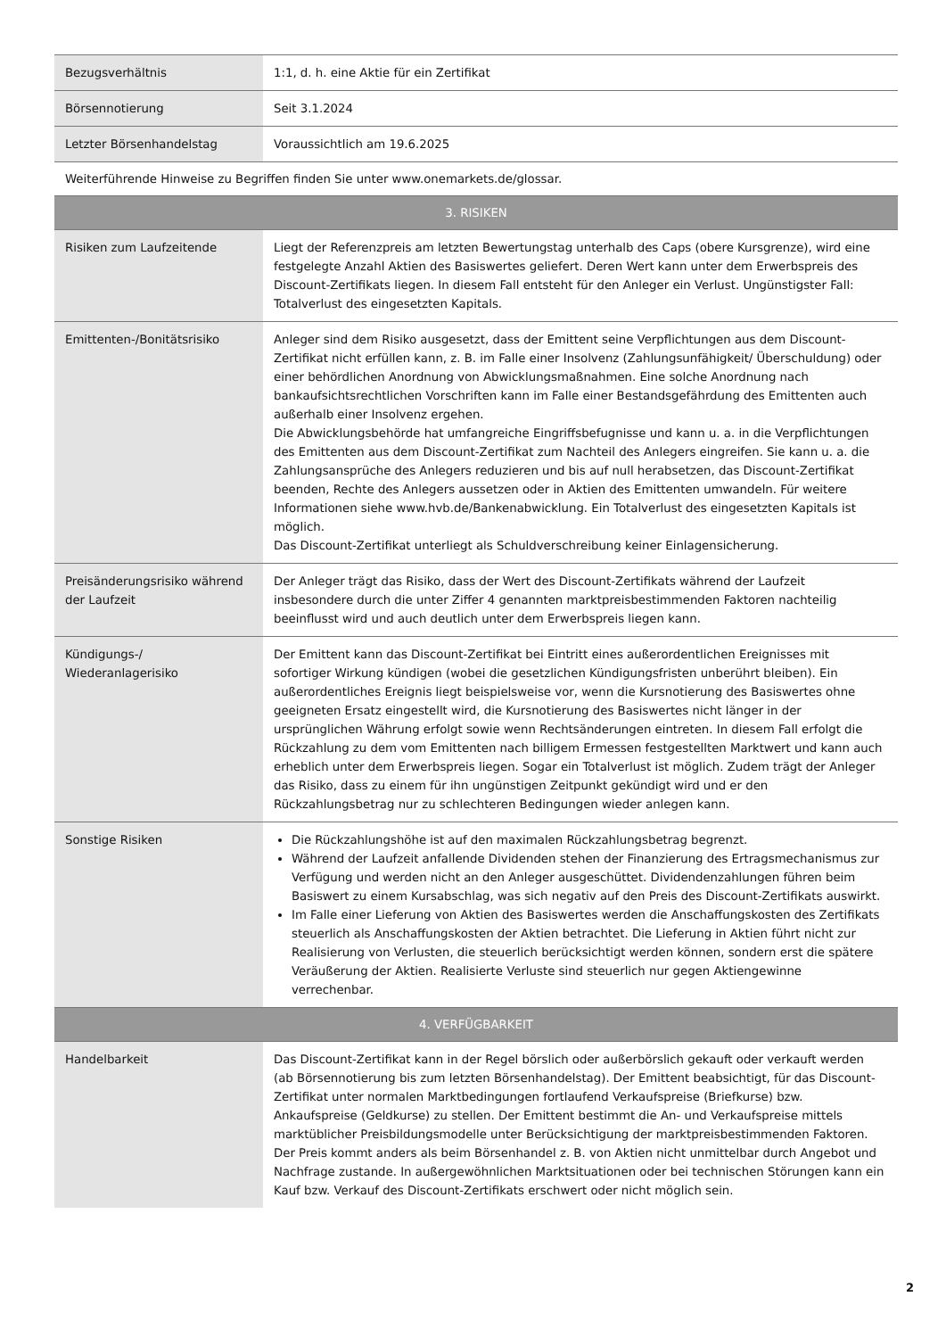| Bezugsverhältnis | 1:1, d. h. eine Aktie für ein Zertifikat |
| Börsennotierung | Seit 3.1.2024 |
| Letzter Börsenhandelstag | Voraussichtlich am 19.6.2025 |
| Weiterführende Hinweise zu Begriffen finden Sie unter www.onemarkets.de/glossar. | |
| 3. RISIKEN | |
| Risiken zum Laufzeitende | Liegt der Referenzpreis am letzten Bewertungstag unterhalb des Caps (obere Kursgrenze), wird eine festgelegte Anzahl Aktien des Basiswertes geliefert. Deren Wert kann unter dem Erwerbspreis des Discount-Zertifikats liegen. In diesem Fall entsteht für den Anleger ein Verlust. Ungünstigster Fall: Totalverlust des eingesetzten Kapitals. |
| Emittenten-/Bonitätsrisiko | Anleger sind dem Risiko ausgesetzt, dass der Emittent seine Verpflichtungen aus dem Discount-Zertifikat nicht erfüllen kann, z. B. im Falle einer Insolvenz (Zahlungsunfähigkeit/ Überschuldung) oder einer behördlichen Anordnung von Abwicklungsmaßnahmen. Eine solche Anordnung nach bankaufsichtsrechtlichen Vorschriften kann im Falle einer Bestandsgefährdung des Emittenten auch außerhalb einer Insolvenz ergehen. Die Abwicklungsbehörde hat umfangreiche Eingriffsbefugnisse und kann u. a. in die Verpflichtungen des Emittenten aus dem Discount-Zertifikat zum Nachteil des Anlegers eingreifen. Sie kann u. a. die Zahlungsansprüche des Anlegers reduzieren und bis auf null herabsetzen, das Discount-Zertifikat beenden, Rechte des Anlegers aussetzen oder in Aktien des Emittenten umwandeln. Für weitere Informationen siehe www.hvb.de/Bankenabwicklung. Ein Totalverlust des eingesetzten Kapitals ist möglich. Das Discount-Zertifikat unterliegt als Schuldverschreibung keiner Einlagensicherung. |
| Preisänderungsrisiko während der Laufzeit | Der Anleger trägt das Risiko, dass der Wert des Discount-Zertifikats während der Laufzeit insbesondere durch die unter Ziffer 4 genannten marktpreisbestimmenden Faktoren nachteilig beeinflusst wird und auch deutlich unter dem Erwerbspreis liegen kann. |
| Kündigungs-/ Wiederanlagerisiko | Der Emittent kann das Discount-Zertifikat bei Eintritt eines außerordentlichen Ereignisses mit sofortiger Wirkung kündigen (wobei die gesetzlichen Kündigungsfristen unberührt bleiben). Ein außerordentliches Ereignis liegt beispielsweise vor, wenn die Kursnotierung des Basiswertes ohne geeigneten Ersatz eingestellt wird, die Kursnotierung des Basiswertes nicht länger in der ursprünglichen Währung erfolgt sowie wenn Rechtsänderungen eintreten. In diesem Fall erfolgt die Rückzahlung zu dem vom Emittenten nach billigem Ermessen festgestellten Marktwert und kann auch erheblich unter dem Erwerbspreis liegen. Sogar ein Totalverlust ist möglich. Zudem trägt der Anleger das Risiko, dass zu einem für ihn ungünstigen Zeitpunkt gekündigt wird und er den Rückzahlungsbetrag nur zu schlechteren Bedingungen wieder anlegen kann. |
| Sonstige Risiken | Die Rückzahlungshöhe ist auf den maximalen Rückzahlungsbetrag begrenzt. Während der Laufzeit anfallende Dividenden stehen der Finanzierung des Ertragsmechanismus zur Verfügung und werden nicht an den Anleger ausgeschüttet. Dividendenzahlungen führen beim Basiswert zu einem Kursabschlag, was sich negativ auf den Preis des Discount-Zertifikats auswirkt. Im Falle einer Lieferung von Aktien des Basiswertes werden die Anschaffungskosten des Zertifikats steuerlich als Anschaffungskosten der Aktien betrachtet. Die Lieferung in Aktien führt nicht zur Realisierung von Verlusten, die steuerlich berücksichtigt werden können, sondern erst die spätere Veräußerung der Aktien. Realisierte Verluste sind steuerlich nur gegen Aktiengewinne verrechenbar. |
| 4. VERFÜGBARKEIT | |
| Handelbarkeit | Das Discount-Zertifikat kann in der Regel börslich oder außerbörslich gekauft oder verkauft werden (ab Börsennotierung bis zum letzten Börsenhandelstag). Der Emittent beabsichtigt, für das Discount-Zertifikat unter normalen Marktbedingungen fortlaufend Verkaufspreise (Briefkurse) bzw. Ankaufspreise (Geldkurse) zu stellen. Der Emittent bestimmt die An- und Verkaufspreise mittels marktüblicher Preisbildungsmodelle unter Berücksichtigung der marktpreisbestimmenden Faktoren. Der Preis kommt anders als beim Börsenhandel z. B. von Aktien nicht unmittelbar durch Angebot und Nachfrage zustande. In außergewöhnlichen Marktsituationen oder bei technischen Störungen kann ein Kauf bzw. Verkauf des Discount-Zertifikats erschwert oder nicht möglich sein. |
2